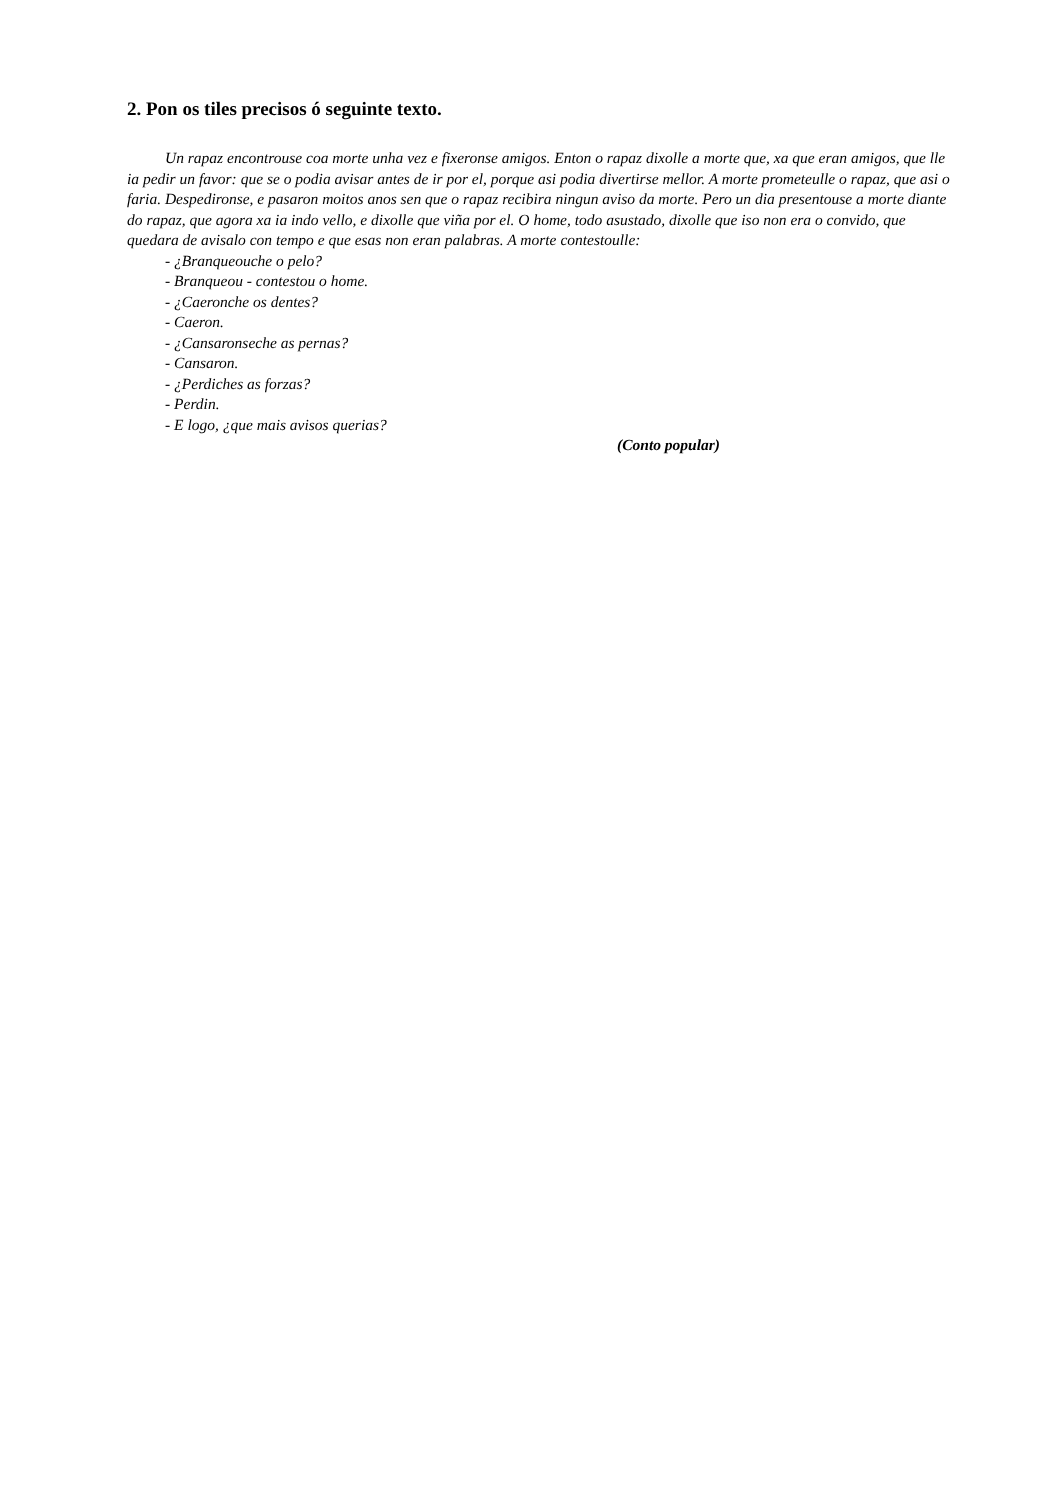2. Pon os tiles precisos ó seguinte texto.
Un rapaz encontrouse coa morte unha vez e fixeronse amigos. Enton o rapaz dixolle a morte que, xa que eran amigos, que lle ia pedir un favor: que se o podia avisar antes de ir por el, porque asi podia divertirse mellor. A morte prometeulle o rapaz, que asi o faria. Despedironse, e pasaron moitos anos sen que o rapaz recibira ningun aviso da morte. Pero un dia presentouse a morte diante do rapaz, que agora xa ia indo vello, e dixolle que viña por el. O home, todo asustado, dixolle que iso non era o convido, que quedara de avisalo con tempo e que esas non eran palabras. A morte contestoulle:
- ¿Branqueouche o pelo?
- Branqueou - contestou o home.
- ¿Caeronche os dentes?
- Caeron.
- ¿Cansaronseche as pernas?
- Cansaron.
- ¿Perdiches as forzas?
- Perdin.
- E logo, ¿que mais avisos querias?
(Conto popular)